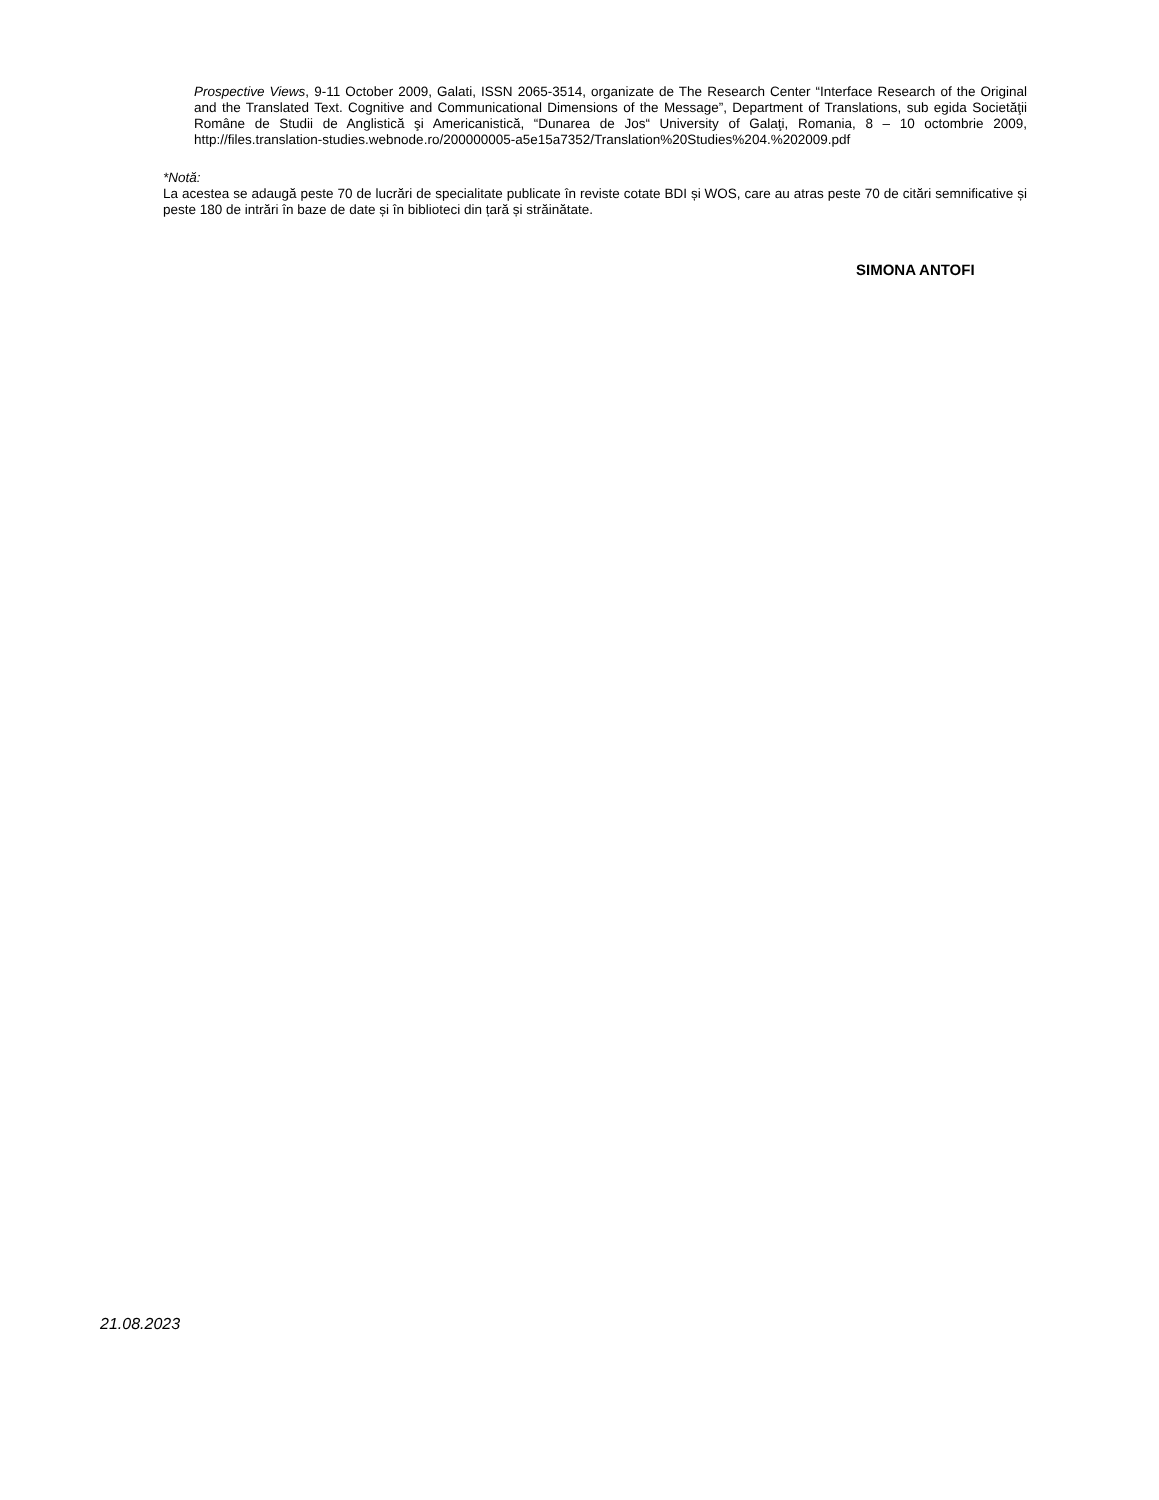Prospective Views, 9-11 October 2009, Galati, ISSN 2065-3514, organizate de The Research Center “Interface Research of the Original and the Translated Text. Cognitive and Communicational Dimensions of the Message”, Department of Translations, sub egida Societăţii Române de Studii de Anglistică şi Americanistică, “Dunarea de Jos“ University of Galaţi, Romania, 8 – 10 octombrie 2009, http://files.translation-studies.webnode.ro/200000005-a5e15a7352/Translation%20Studies%204.%202009.pdf
*Notă:
La acestea se adaugă peste 70 de lucrări de specialitate publicate în reviste cotate BDI și WOS, care au atras peste 70 de citări semnificative și peste 180 de intrări în baze de date și în biblioteci din țară și străinătate.
SIMONA ANTOFI
21.08.2023